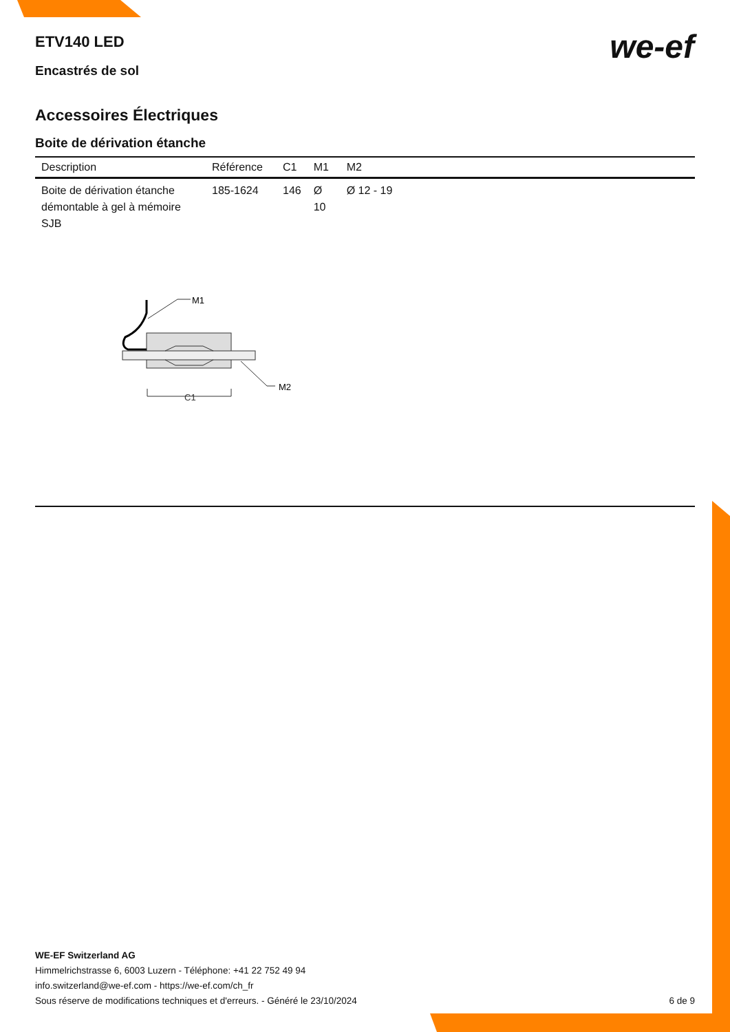M1
M2
C1
we-ef
ETV140 LED
Encastrés de sol
Accessoires Électriques
Boite de dérivation étanche
| Description | Référence | C1 | M1 | M2 |
| --- | --- | --- | --- | --- |
| Boite de dérivation étanche démontable à gel à mémoire SJB | 185-1624 | 146 | Ø 10 | Ø 12 - 19 |
WE-EF Switzerland AG
Himmelrichstrasse 6, 6003 Luzern - Téléphone: +41 22 752 49 94
info.switzerland@we-ef.com - https://we-ef.com/ch_fr
Sous réserve de modifications techniques et d'erreurs. - Généré le 23/10/2024 6 de 9